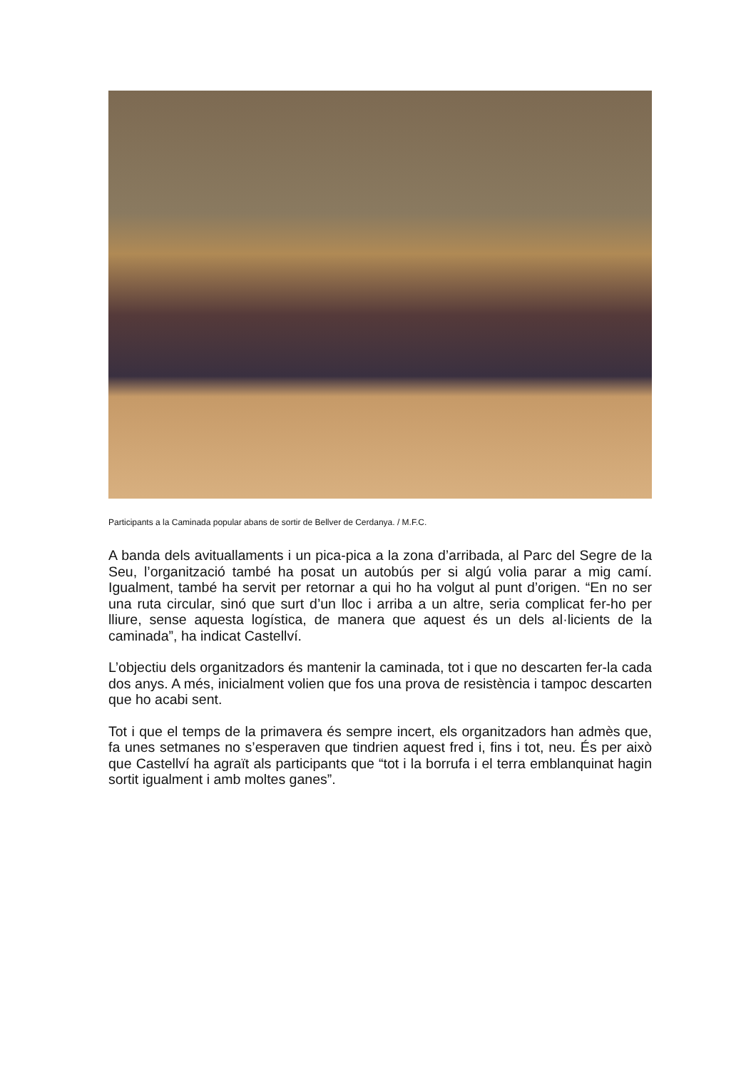Participants a la Caminada popular abans de sortir de Bellver de Cerdanya. / M.F.C.
A banda dels avituallaments i un pica-pica a la zona d’arribada, al Parc del Segre de la Seu, l’organització també ha posat un autobús per si algú volia parar a mig camí. Igualment, també ha servit per retornar a qui ho ha volgut al punt d’origen. “En no ser una ruta circular, sinó que surt d’un lloc i arriba a un altre, seria complicat fer-ho per lliure, sense aquesta logística, de manera que aquest és un dels al·licients de la caminada”, ha indicat Castellví.
L’objectiu dels organitzadors és mantenir la caminada, tot i que no descarten fer-la cada dos anys. A més, inicialment volien que fos una prova de resistència i tampoc descarten que ho acabi sent.
Tot i que el temps de la primavera és sempre incert, els organitzadors han admès que, fa unes setmanes no s’esperaven que tindrien aquest fred i, fins i tot, neu. És per això que Castellví ha agraït als participants que “tot i la borrufa i el terra emblanquinat hagin sortit igualment i amb moltes ganes”.